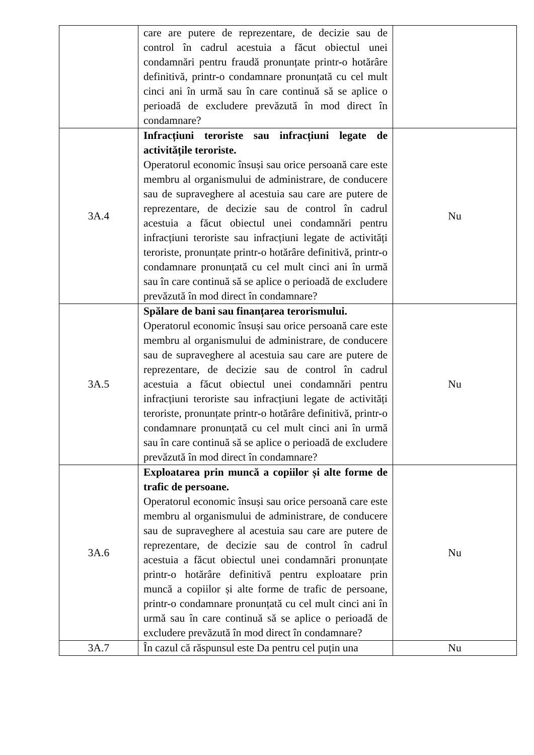| | care are putere de reprezentare, de decizie sau de control în cadrul acestuia a făcut obiectul unei condamnări pentru fraudă pronunțate printr-o hotărâre definitivă, printr-o condamnare pronunțată cu cel mult cinci ani în urmă sau în care continuă să se aplice o perioadă de excludere prevăzută în mod direct în condamnare? | |
| 3A.4 | Infracțiuni teroriste sau infracțiuni legate de activitățile teroriste. Operatorul economic însuși sau orice persoană care este membru al organismului de administrare, de conducere sau de supraveghere al acestuia sau care are putere de reprezentare, de decizie sau de control în cadrul acestuia a făcut obiectul unei condamnări pentru infracțiuni teroriste sau infracțiuni legate de activități teroriste, pronunțate printr-o hotărâre definitivă, printr-o condamnare pronunțată cu cel mult cinci ani în urmă sau în care continuă să se aplice o perioadă de excludere prevăzută în mod direct în condamnare? | Nu |
| 3A.5 | Spălare de bani sau finanțarea terorismului. Operatorul economic însuși sau orice persoană care este membru al organismului de administrare, de conducere sau de supraveghere al acestuia sau care are putere de reprezentare, de decizie sau de control în cadrul acestuia a făcut obiectul unei condamnări pentru infracțiuni teroriste sau infracțiuni legate de activități teroriste, pronunțate printr-o hotărâre definitivă, printr-o condamnare pronunțată cu cel mult cinci ani în urmă sau în care continuă să se aplice o perioadă de excludere prevăzută în mod direct în condamnare? | Nu |
| 3A.6 | Exploatarea prin muncă a copiilor și alte forme de trafic de persoane. Operatorul economic însuși sau orice persoană care este membru al organismului de administrare, de conducere sau de supraveghere al acestuia sau care are putere de reprezentare, de decizie sau de control în cadrul acestuia a făcut obiectul unei condamnări pronunțate printr-o hotărâre definitivă pentru exploatare prin muncă a copiilor și alte forme de trafic de persoane, printr-o condamnare pronunțată cu cel mult cinci ani în urmă sau în care continuă să se aplice o perioadă de excludere prevăzută în mod direct în condamnare? | Nu |
| 3A.7 | În cazul că răspunsul este Da pentru cel puțin una | Nu |